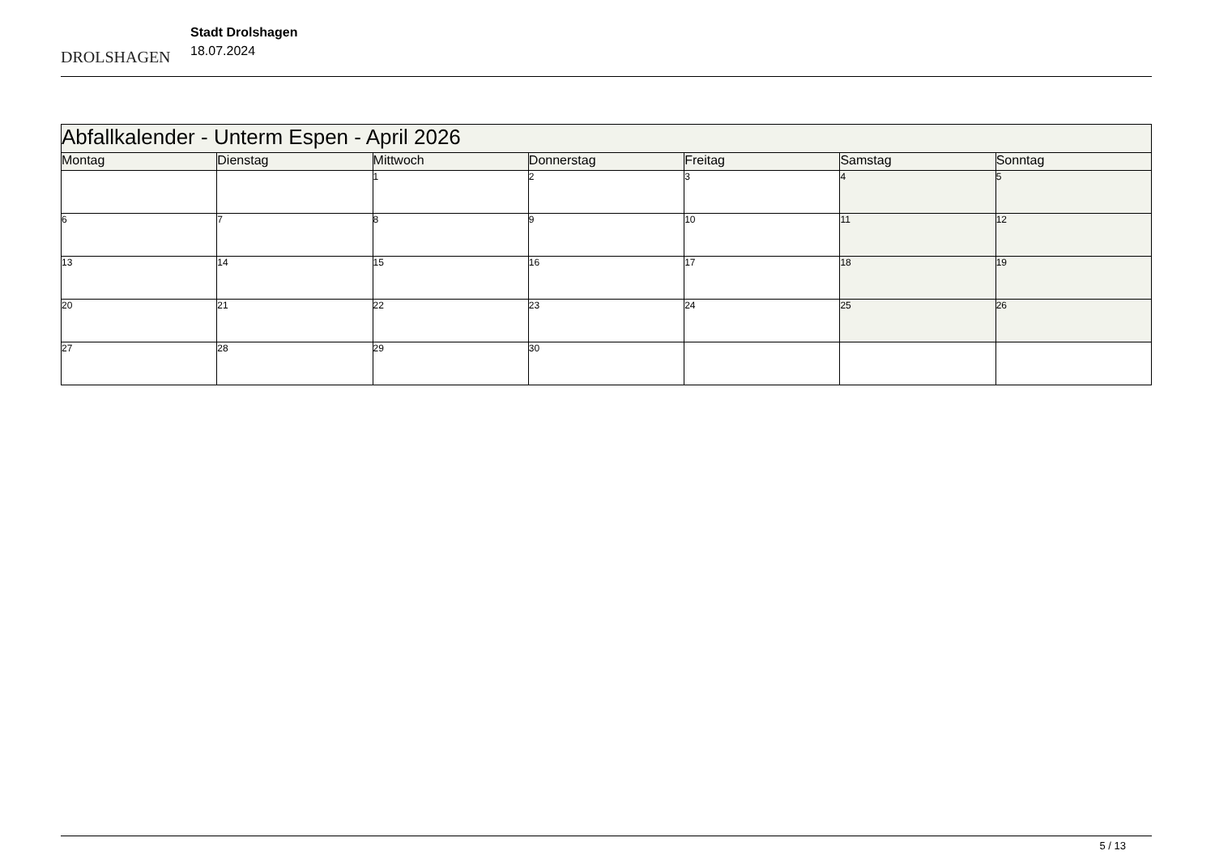DROLSHAGEN
Stadt Drolshagen
18.07.2024
| Abfallkalender - Unterm Espen - April 2026 | | | | | | |
| Montag | Dienstag | Mittwoch | Donnerstag | Freitag | Samstag | Sonntag |
| | | 1 | 2 | 3 | 4 | 5 |
| 6 | 7 | 8 | 9 | 10 | 11 | 12 |
| 13 | 14 | 15 | 16 | 17 | 18 | 19 |
| 20 | 21 | 22 | 23 | 24 | 25 | 26 |
| 27 | 28 | 29 | 30 | | | |
5 / 13